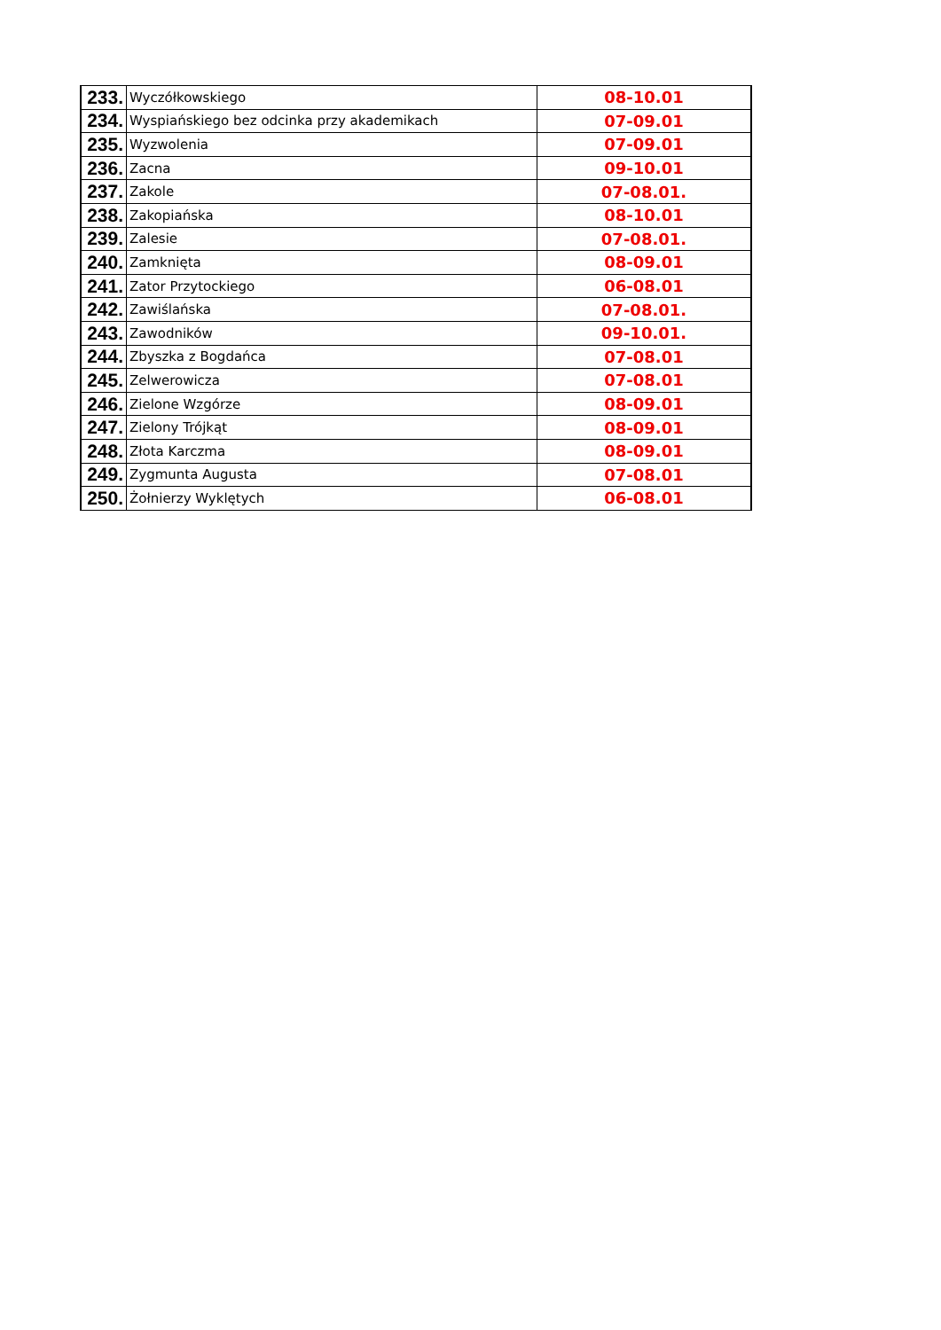| 233. | Wyczółkowskiego | 08-10.01 |
| 234. | Wyspiańskiego bez odcinka przy akademikach | 07-09.01 |
| 235. | Wyzwolenia | 07-09.01 |
| 236. | Zacna | 09-10.01 |
| 237. | Zakole | 07-08.01. |
| 238. | Zakopiańska | 08-10.01 |
| 239. | Zalesie | 07-08.01. |
| 240. | Zamknięta | 08-09.01 |
| 241. | Zator Przytockiego | 06-08.01 |
| 242. | Zawiślańska | 07-08.01. |
| 243. | Zawodników | 09-10.01. |
| 244. | Zbyszka z Bogdańca | 07-08.01 |
| 245. | Zelwerowicza | 07-08.01 |
| 246. | Zielone Wzgórze | 08-09.01 |
| 247. | Zielony Trójkąt | 08-09.01 |
| 248. | Złota Karczma | 08-09.01 |
| 249. | Zygmunta Augusta | 07-08.01 |
| 250. | Żołnierzy Wyklętych | 06-08.01 |